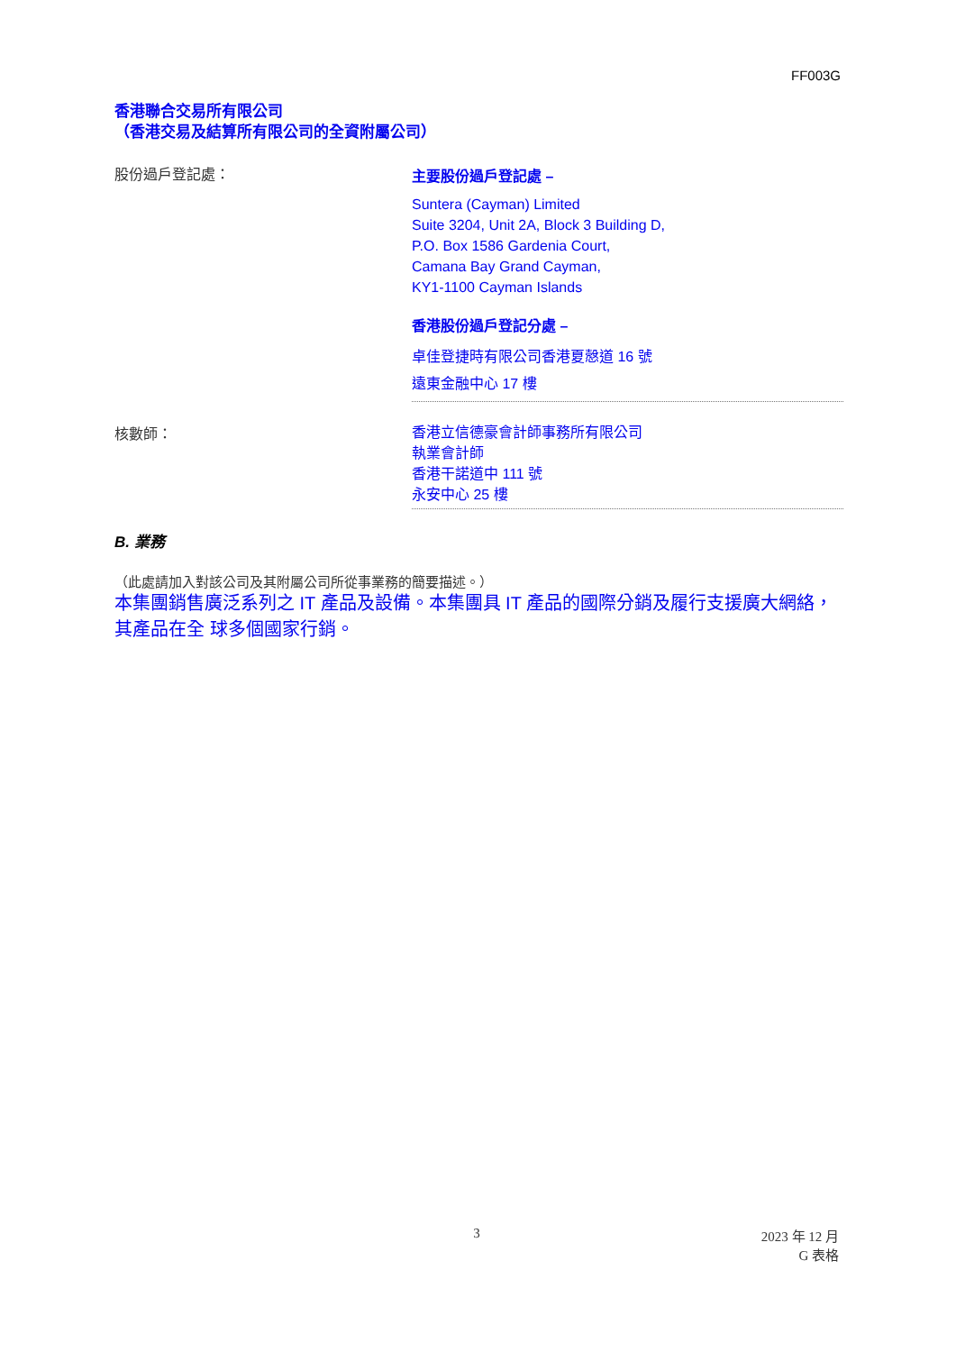FF003G
香港聯合交易所有限公司
（香港交易及結算所有限公司的全資附屬公司）
股份過戶登記處：
主要股份過戶登記處 –
Suntera (Cayman) Limited
Suite 3204, Unit 2A, Block 3 Building D,
P.O. Box 1586 Gardenia Court,
Camana Bay Grand Cayman,
KY1-1100 Cayman Islands
香港股份過戶登記分處 –
卓佳登捷時有限公司香港夏慤道 16 號
遠東金融中心 17 樓
核數師：
香港立信德豪會計師事務所有限公司
執業會計師
香港干諾道中 111 號
永安中心 25 樓
B. 業務
（此處請加入對該公司及其附屬公司所從事業務的簡要描述。）
本集團銷售廣泛系列之 IT 產品及設備。本集團具 IT 產品的國際分銷及履行支援廣大網絡，其產品在全 球多個國家行銷。
3 2023 年 12 月
G 表格